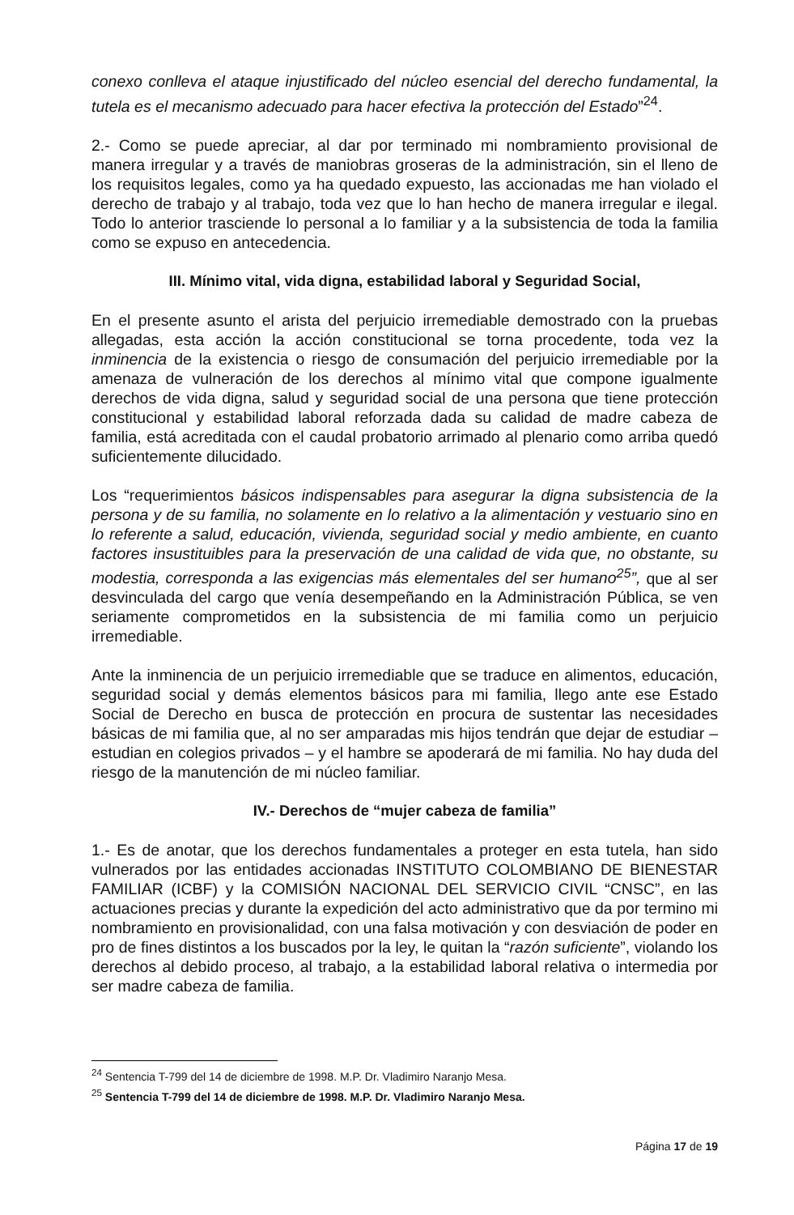conexo conlleva el ataque injustificado del núcleo esencial del derecho fundamental, la tutela es el mecanismo adecuado para hacer efectiva la protección del Estado”<sup>24</sup>.
2.- Como se puede apreciar, al dar por terminado mi nombramiento provisional de manera irregular y a través de maniobras groseras de la administración, sin el lleno de los requisitos legales, como ya ha quedado expuesto, las accionadas me han violado el derecho de trabajo y al trabajo, toda vez que lo han hecho de manera irregular e ilegal. Todo lo anterior trasciende lo personal a lo familiar y a la subsistencia de toda la familia como se expuso en antecedencia.
III. Mínimo vital, vida digna, estabilidad laboral y Seguridad Social,
En el presente asunto el arista del perjuicio irremediable demostrado con la pruebas allegadas, esta acción la acción constitucional se torna procedente, toda vez la inminencia de la existencia o riesgo de consumación del perjuicio irremediable por la amenaza de vulneración de los derechos al mínimo vital que compone igualmente derechos de vida digna, salud y seguridad social de una persona que tiene protección constitucional y estabilidad laboral reforzada dada su calidad de madre cabeza de familia, está acreditada con el caudal probatorio arrimado al plenario como arriba quedó suficientemente dilucidado.
Los “requerimientos básicos indispensables para asegurar la digna subsistencia de la persona y de su familia, no solamente en lo relativo a la alimentación y vestuario sino en lo referente a salud, educación, vivienda, seguridad social y medio ambiente, en cuanto factores insustituibles para la preservación de una calidad de vida que, no obstante, su modestia, corresponda a las exigencias más elementales del ser humano<sup>25</sup>”, que al ser desvinculada del cargo que venía desempeñando en la Administración Pública, se ven seriamente comprometidos en la subsistencia de mi familia como un perjuicio irremediable.
Ante la inminencia de un perjuicio irremediable que se traduce en alimentos, educación, seguridad social y demás elementos básicos para mi familia, llego ante ese Estado Social de Derecho en busca de protección en procura de sustentar las necesidades básicas de mi familia que, al no ser amparadas mis hijos tendrán que dejar de estudiar – estudian en colegios privados – y el hambre se apoderará de mi familia. No hay duda del riesgo de la manutención de mi núcleo familiar.
IV.- Derechos de “mujer cabeza de familia”
1.- Es de anotar, que los derechos fundamentales a proteger en esta tutela, han sido vulnerados por las entidades accionadas INSTITUTO COLOMBIANO DE BIENESTAR FAMILIAR (ICBF) y la COMISIÓN NACIONAL DEL SERVICIO CIVIL “CNSC”, en las actuaciones precias y durante la expedición del acto administrativo que da por termino mi nombramiento en provisionalidad, con una falsa motivación y con desviación de poder en pro de fines distintos a los buscados por la ley, le quitan la “razón suficiente”, violando los derechos al debido proceso, al trabajo, a la estabilidad laboral relativa o intermedia por ser madre cabeza de familia.
<sup>24</sup> Sentencia T-799 del 14 de diciembre de 1998. M.P. Dr. Vladimiro Naranjo Mesa.
<sup>25</sup> Sentencia T-799 del 14 de diciembre de 1998. M.P. Dr. Vladimiro Naranjo Mesa.
Página 17 de 19